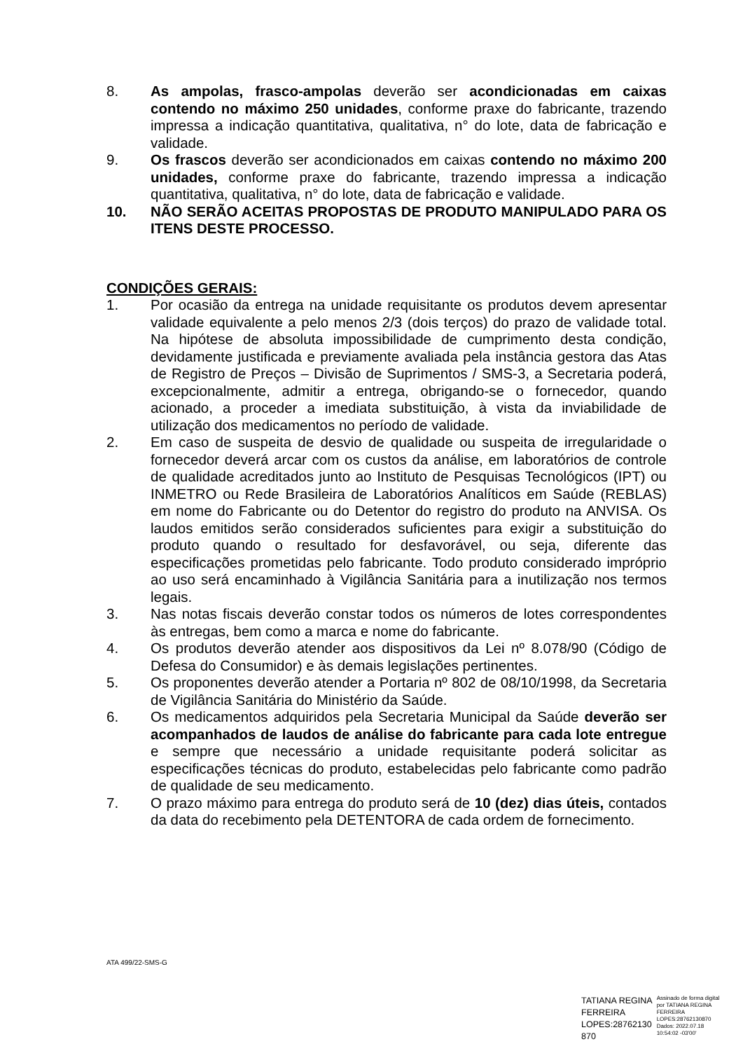8. As ampolas, frasco-ampolas deverão ser acondicionadas em caixas contendo no máximo 250 unidades, conforme praxe do fabricante, trazendo impressa a indicação quantitativa, qualitativa, n° do lote, data de fabricação e validade.
9. Os frascos deverão ser acondicionados em caixas contendo no máximo 200 unidades, conforme praxe do fabricante, trazendo impressa a indicação quantitativa, qualitativa, n° do lote, data de fabricação e validade.
10. NÃO SERÃO ACEITAS PROPOSTAS DE PRODUTO MANIPULADO PARA OS ITENS DESTE PROCESSO.
CONDIÇÕES GERAIS:
1. Por ocasião da entrega na unidade requisitante os produtos devem apresentar validade equivalente a pelo menos 2/3 (dois terços) do prazo de validade total. Na hipótese de absoluta impossibilidade de cumprimento desta condição, devidamente justificada e previamente avaliada pela instância gestora das Atas de Registro de Preços – Divisão de Suprimentos / SMS-3, a Secretaria poderá, excepcionalmente, admitir a entrega, obrigando-se o fornecedor, quando acionado, a proceder a imediata substituição, à vista da inviabilidade de utilização dos medicamentos no período de validade.
2. Em caso de suspeita de desvio de qualidade ou suspeita de irregularidade o fornecedor deverá arcar com os custos da análise, em laboratórios de controle de qualidade acreditados junto ao Instituto de Pesquisas Tecnológicos (IPT) ou INMETRO ou Rede Brasileira de Laboratórios Analíticos em Saúde (REBLAS) em nome do Fabricante ou do Detentor do registro do produto na ANVISA. Os laudos emitidos serão considerados suficientes para exigir a substituição do produto quando o resultado for desfavorável, ou seja, diferente das especificações prometidas pelo fabricante. Todo produto considerado impróprio ao uso será encaminhado à Vigilância Sanitária para a inutilização nos termos legais.
3. Nas notas fiscais deverão constar todos os números de lotes correspondentes às entregas, bem como a marca e nome do fabricante.
4. Os produtos deverão atender aos dispositivos da Lei nº 8.078/90 (Código de Defesa do Consumidor) e às demais legislações pertinentes.
5. Os proponentes deverão atender a Portaria nº 802 de 08/10/1998, da Secretaria de Vigilância Sanitária do Ministério da Saúde.
6. Os medicamentos adquiridos pela Secretaria Municipal da Saúde deverão ser acompanhados de laudos de análise do fabricante para cada lote entregue e sempre que necessário a unidade requisitante poderá solicitar as especificações técnicas do produto, estabelecidas pelo fabricante como padrão de qualidade de seu medicamento.
7. O prazo máximo para entrega do produto será de 10 (dez) dias úteis, contados da data do recebimento pela DETENTORA de cada ordem de fornecimento.
ATA 499/22-SMS-G
TATIANA REGINA
FERREIRA
LOPES:28762130
870
Assinado de forma digital
por TATIANA REGINA
FERREIRA
LOPES:28762130870
Dados: 2022.07.18
10:54:02 -03'00'